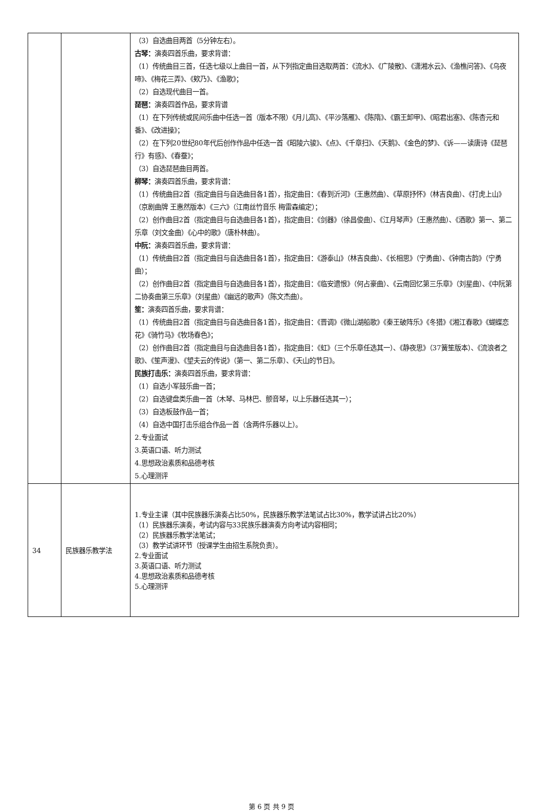| | | （3）自选曲目两首（5分钟左右）。 古琴： 演奏四首乐曲，要求背谱： （1）传统曲目三首，任选七级以上曲目一首，从下列指定曲目选取两首：《流水》、《广陵散》、《潇湘水云》、《渔樵问答》、《乌夜啼》、《梅花三弄》、《欸乃》、《渔歌》； （2）自选现代曲目一首。 琵琶： 演奏四首作品，要求背谱 （1）在下列传统或民间乐曲中任选一首（版本不限）《月儿高》、《平沙落雁》、《陈隋》、《霸王卸甲》、《昭君出塞》、《陈杏元和番》、《改进操》； （2）在下列20世纪80年代后创作作品中任选一首《昭陵六骏》、《点》、《千章扫》、《天鹅》、《金色的梦》、《诉——读唐诗《琵琶行》有感》、《春蚕》； （3）自选琵琶曲目两首。 柳琴： 演奏四首乐曲，要求背谱： （1）传统曲目2首（指定曲目与自选曲目各1首），指定曲目：《春到沂河》（王惠然曲）、《草原抒怀》（林吉良曲）、《打虎上山》（京剧曲牌 王惠然版本）《三六》（江南丝竹音乐 梅雷森编定）； （2）创作曲目2首（指定曲目与自选曲目各1首），指定曲目：《剑器》（徐昌俊曲）、《江月琴声》（王惠然曲）、《酒歌》第一、第二乐章（刘文金曲）《心中的歌》（唐朴林曲）。 中阮： 演奏四首乐曲，要求背谱： （1）传统曲目2首（指定曲目与自选曲目各1首），指定曲目：《游泰山》（林吉良曲）、《长相思》（宁勇曲）、《钟南古韵》（宁勇曲）； （2）创作曲目2首（指定曲目与自选曲目各1首），指定曲目：《临安遗恨》（何占豪曲）、《云南回忆第三乐章》（刘星曲）、《中阮第二协奏曲第三乐章》（刘星曲）《幽远的歌声》（陈文杰曲）。 笙： 演奏四首乐曲，要求背谱： （1）传统曲目2首（指定曲目与自选曲目各1首），指定曲目：《晋调》《微山湖船歌》《秦王破阵乐》《冬猎》《湘江春歌》《蝴蝶恋花》《骑竹马》《牧场春色》； （2）创作曲目2首（指定曲目与自选曲目各1首），指定曲目：《虹》（三个乐章任选其一）、《静夜思》（37簧笙版本）、《流浪者之歌》、《笙声漫》、《望夫云的传说》（第一、第二乐章）、《天山的节日》。 民族打击乐： 演奏四首乐曲，要求背谱： （1）自选小军鼓乐曲一首； （2）自选键盘类乐曲一首（木琴、马林巴、颤音琴，以上乐器任选其一）； （3）自选板鼓作品一首； （4）自选中国打击乐组合作品一首（含两件乐器以上）。 2.专业面试 3.英语口语、听力测试 4.思想政治素质和品德考核 5.心理测评 |
| 34 | 民族器乐教学法 | 1.专业主课（其中民族器乐演奏占比50%，民族器乐教学法笔试占比30%，教学试讲占比20%） （1）民族器乐演奏，考试内容与33民族乐器演奏方向考试内容相同； （2）民族器乐教学法笔试； （3）教学试讲环节（授课学生由招生系院负责）。 2.专业面试 3.英语口语、听力测试 4.思想政治素质和品德考核 5.心理测评 |
第 6 页 共 9 页